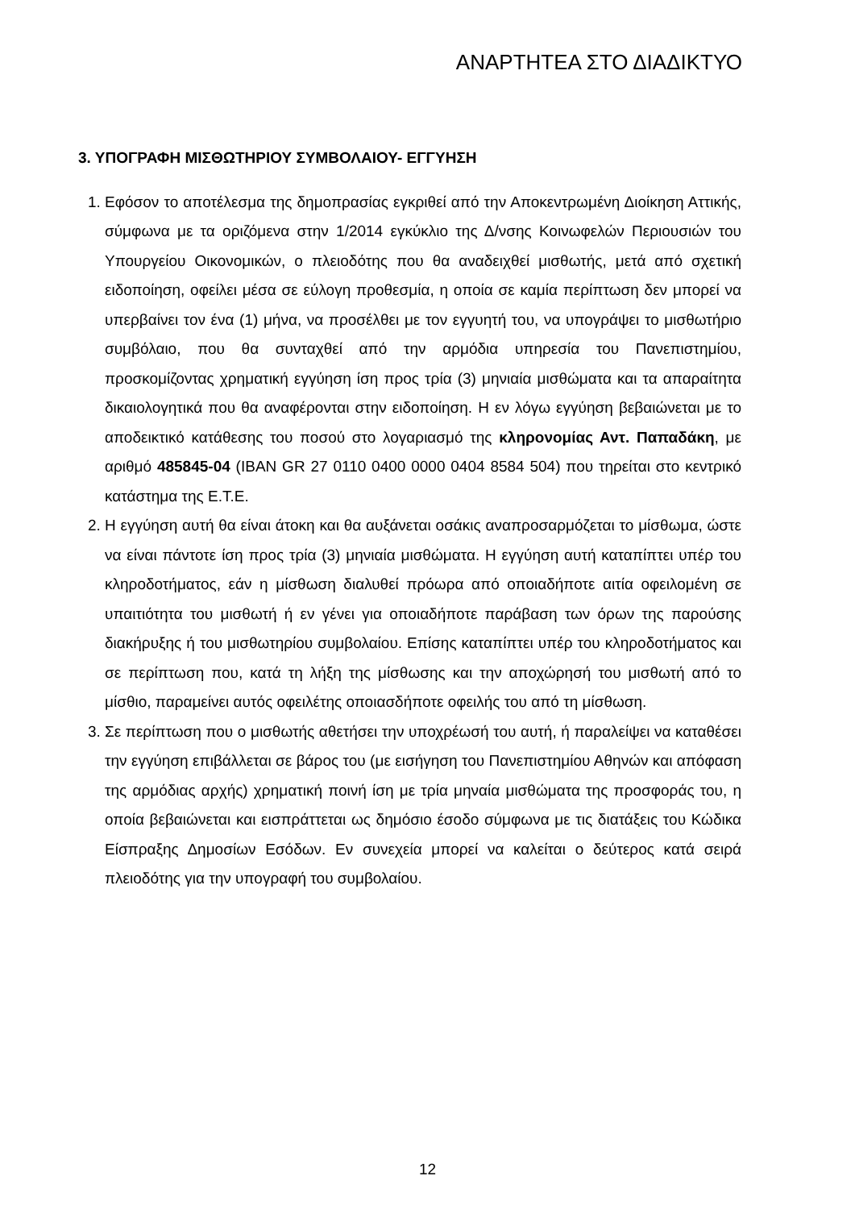ΑΝΑΡΤΗΤΕΑ ΣΤΟ ΔΙΑΔΙΚΤΥΟ
3. ΥΠΟΓΡΑΦΗ ΜΙΣΘΩΤΗΡΙΟΥ ΣΥΜΒΟΛΑΙΟΥ- ΕΓΓΥΗΣΗ
1. Εφόσον το αποτέλεσμα της δημοπρασίας εγκριθεί από την Αποκεντρωμένη Διοίκηση Αττικής, σύμφωνα με τα οριζόμενα στην 1/2014 εγκύκλιο της Δ/νσης Κοινωφελών Περιουσιών του Υπουργείου Οικονομικών, ο πλειοδότης που θα αναδειχθεί μισθωτής, μετά από σχετική ειδοποίηση, οφείλει μέσα σε εύλογη προθεσμία, η οποία σε καμία περίπτωση δεν μπορεί να υπερβαίνει τον ένα (1) μήνα, να προσέλθει με τον εγγυητή του, να υπογράψει το μισθωτήριο συμβόλαιο, που θα συνταχθεί από την αρμόδια υπηρεσία του Πανεπιστημίου, προσκομίζοντας χρηματική εγγύηση ίση προς τρία (3) μηνιαία μισθώματα και τα απαραίτητα δικαιολογητικά που θα αναφέρονται στην ειδοποίηση. Η εν λόγω εγγύηση βεβαιώνεται με το αποδεικτικό κατάθεσης του ποσού στο λογαριασμό της κληρονομίας Αντ. Παπαδάκη, με αριθμό 485845-04 (IBAN GR 27 0110 0400 0000 0404 8584 504) που τηρείται στο κεντρικό κατάστημα της Ε.Τ.Ε.
2. Η εγγύηση αυτή θα είναι άτοκη και θα αυξάνεται οσάκις αναπροσαρμόζεται το μίσθωμα, ώστε να είναι πάντοτε ίση προς τρία (3) μηνιαία μισθώματα. Η εγγύηση αυτή καταπίπτει υπέρ του κληροδοτήματος, εάν η μίσθωση διαλυθεί πρόωρα από οποιαδήποτε αιτία οφειλομένη σε υπαιτιότητα του μισθωτή ή εν γένει για οποιαδήποτε παράβαση των όρων της παρούσης διακήρυξης ή του μισθωτηρίου συμβολαίου. Επίσης καταπίπτει υπέρ του κληροδοτήματος και σε περίπτωση που, κατά τη λήξη της μίσθωσης και την αποχώρησή του μισθωτή από το μίσθιο, παραμείνει αυτός οφειλέτης οποιασδήποτε οφειλής του από τη μίσθωση.
3. Σε περίπτωση που ο μισθωτής αθετήσει την υποχρέωσή του αυτή, ή παραλείψει να καταθέσει την εγγύηση επιβάλλεται σε βάρος του (με εισήγηση του Πανεπιστημίου Αθηνών και απόφαση της αρμόδιας αρχής) χρηματική ποινή ίση με τρία μηναία μισθώματα της προσφοράς του, η οποία βεβαιώνεται και εισπράττεται ως δημόσιο έσοδο σύμφωνα με τις διατάξεις του Κώδικα Είσπραξης Δημοσίων Εσόδων. Εν συνεχεία μπορεί να καλείται ο δεύτερος κατά σειρά πλειοδότης για την υπογραφή του συμβολαίου.
12